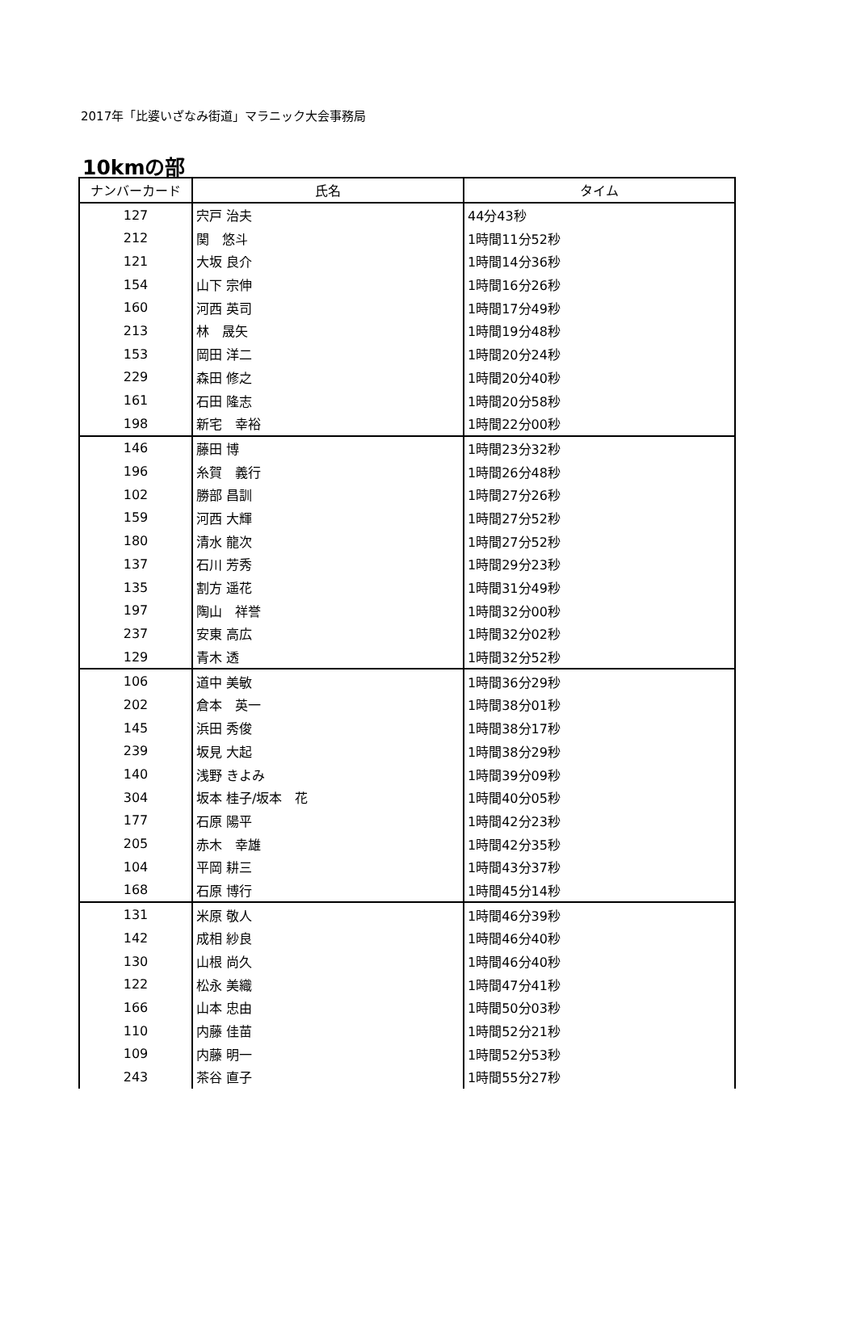2017年「比婆いざなみ街道」マラニック大会事務局
10kmの部
| ナンバーカード | 氏名 | タイム |
| --- | --- | --- |
| 127 | 宍戸 治夫 | 44分43秒 |
| 212 | 関 悠斗 | 1時間11分52秒 |
| 121 | 大坂 良介 | 1時間14分36秒 |
| 154 | 山下 宗伸 | 1時間16分26秒 |
| 160 | 河西 英司 | 1時間17分49秒 |
| 213 | 林 晟矢 | 1時間19分48秒 |
| 153 | 岡田 洋二 | 1時間20分24秒 |
| 229 | 森田 修之 | 1時間20分40秒 |
| 161 | 石田 隆志 | 1時間20分58秒 |
| 198 | 新宅 幸裕 | 1時間22分00秒 |
| 146 | 藤田 博 | 1時間23分32秒 |
| 196 | 糸賀 義行 | 1時間26分48秒 |
| 102 | 勝部 昌訓 | 1時間27分26秒 |
| 159 | 河西 大輝 | 1時間27分52秒 |
| 180 | 清水 龍次 | 1時間27分52秒 |
| 137 | 石川 芳秀 | 1時間29分23秒 |
| 135 | 割方 遥花 | 1時間31分49秒 |
| 197 | 陶山 祥誉 | 1時間32分00秒 |
| 237 | 安東 高広 | 1時間32分02秒 |
| 129 | 青木 透 | 1時間32分52秒 |
| 106 | 道中 美敏 | 1時間36分29秒 |
| 202 | 倉本 英一 | 1時間38分01秒 |
| 145 | 浜田 秀俊 | 1時間38分17秒 |
| 239 | 坂見 大起 | 1時間38分29秒 |
| 140 | 浅野 きよみ | 1時間39分09秒 |
| 304 | 坂本 桂子/坂本 花 | 1時間40分05秒 |
| 177 | 石原 陽平 | 1時間42分23秒 |
| 205 | 赤木 幸雄 | 1時間42分35秒 |
| 104 | 平岡 耕三 | 1時間43分37秒 |
| 168 | 石原 博行 | 1時間45分14秒 |
| 131 | 米原 敬人 | 1時間46分39秒 |
| 142 | 成相 紗良 | 1時間46分40秒 |
| 130 | 山根 尚久 | 1時間46分40秒 |
| 122 | 松永 美織 | 1時間47分41秒 |
| 166 | 山本 忠由 | 1時間50分03秒 |
| 110 | 内藤 佳苗 | 1時間52分21秒 |
| 109 | 内藤 明一 | 1時間52分53秒 |
| 243 | 茶谷 直子 | 1時間55分27秒 |